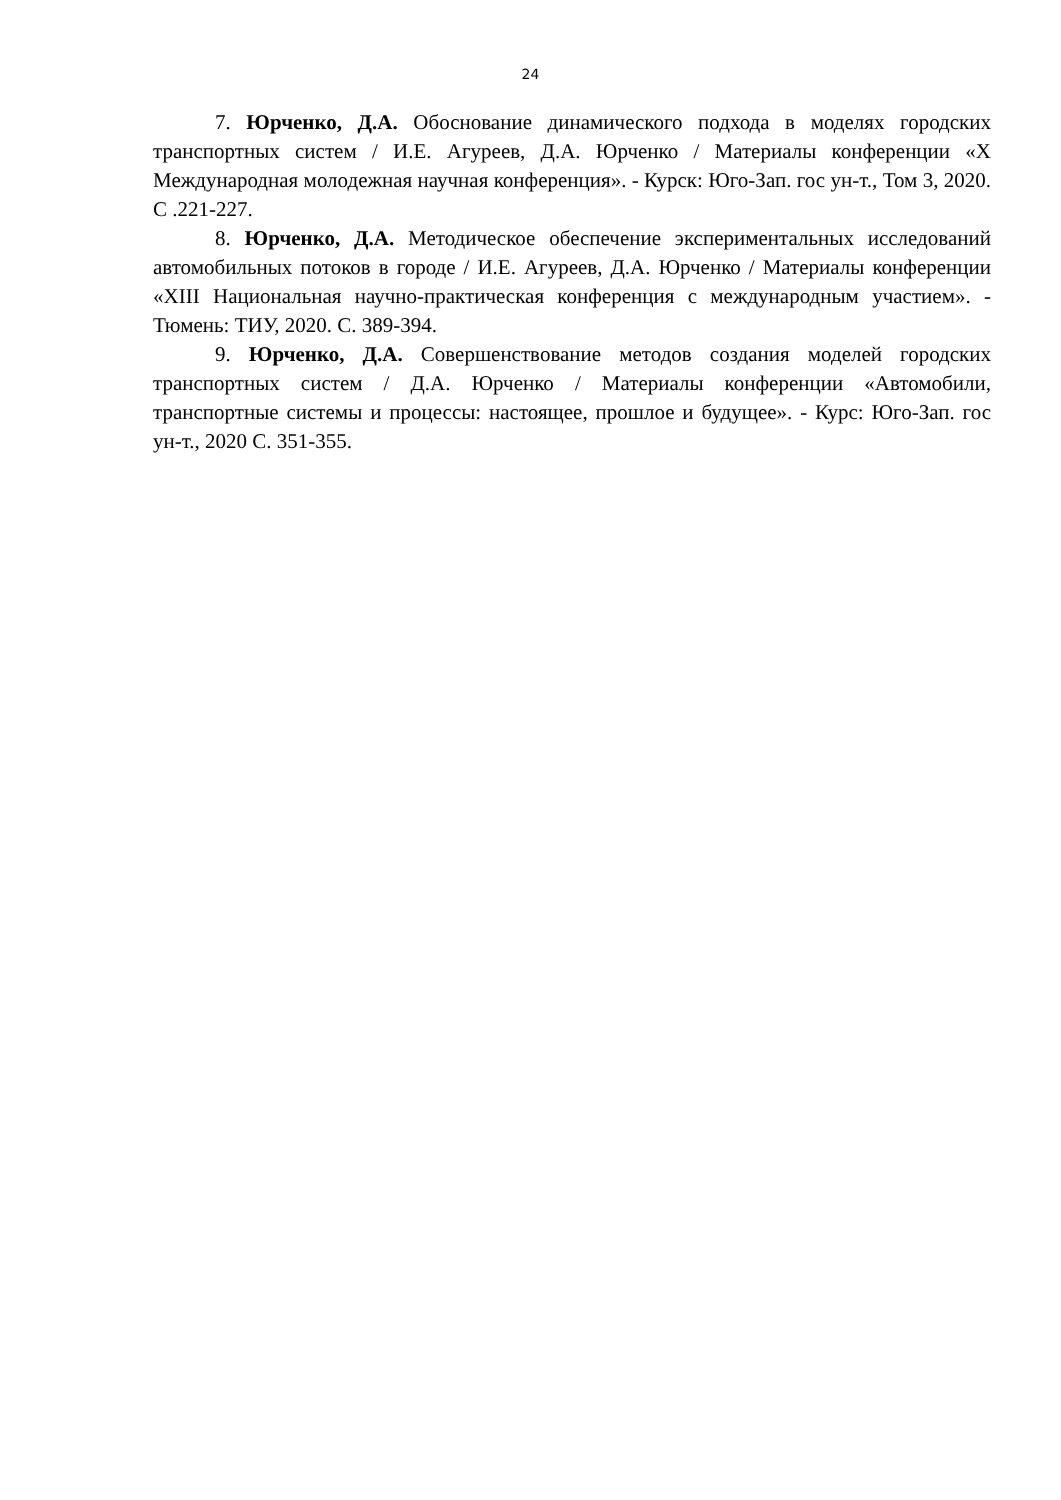24
7. Юрченко, Д.А. Обоснование динамического подхода в моделях городских транспортных систем / И.Е. Агуреев, Д.А. Юрченко / Материалы конференции «X Международная молодежная научная конференция». - Курск: Юго-Зап. гос ун-т., Том 3, 2020. С .221-227.
8. Юрченко, Д.А. Методическое обеспечение экспериментальных исследований автомобильных потоков в городе / И.Е. Агуреев, Д.А. Юрченко / Материалы конференции «XIII Национальная научно-практическая конференция с международным участием». - Тюмень: ТИУ, 2020. С. 389-394.
9. Юрченко, Д.А. Совершенствование методов создания моделей городских транспортных систем / Д.А. Юрченко / Материалы конференции «Автомобили, транспортные системы и процессы: настоящее, прошлое и будущее». - Курс: Юго-Зап. гос ун-т., 2020 С. 351-355.